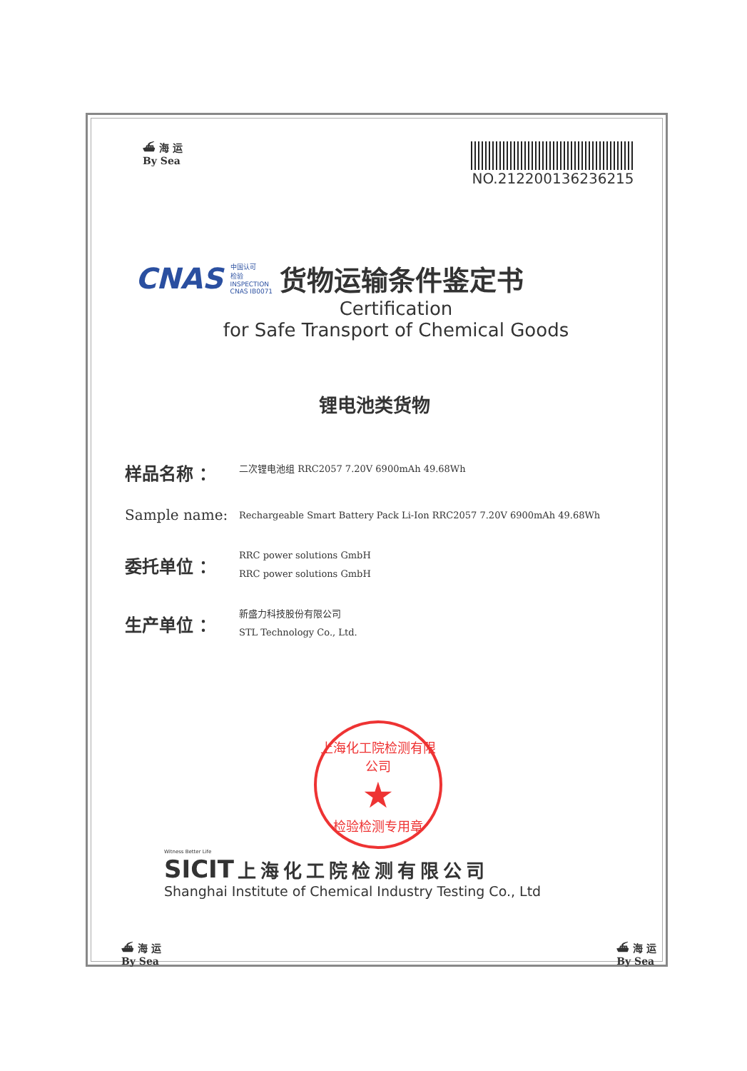⛴ 海 运
By Sea
NO.212200136236215
CNAS
中国认可
检验
INSPECTION
CNAS IB0071
货物运输条件鉴定书
Certification
for Safe Transport of Chemical Goods
锂电池类货物
样品名称 ：
二次锂电池组 RRC2057 7.20V 6900mAh 49.68Wh
Sample name:
Rechargeable Smart Battery Pack Li-Ion RRC2057 7.20V 6900mAh 49.68Wh
委托单位 ：
RRC power solutions GmbH
RRC power solutions GmbH
生产单位 ：
新盛力科技股份有限公司
STL Technology Co., Ltd.
上海化工院检测有限公司
★
检验检测专用章
Witness Better Life
SICIT 上海化工院检测有限公司
Shanghai Institute of Chemical Industry Testing Co., Ltd
⛴ 海 运
By Sea
⛴ 海 运
By Sea